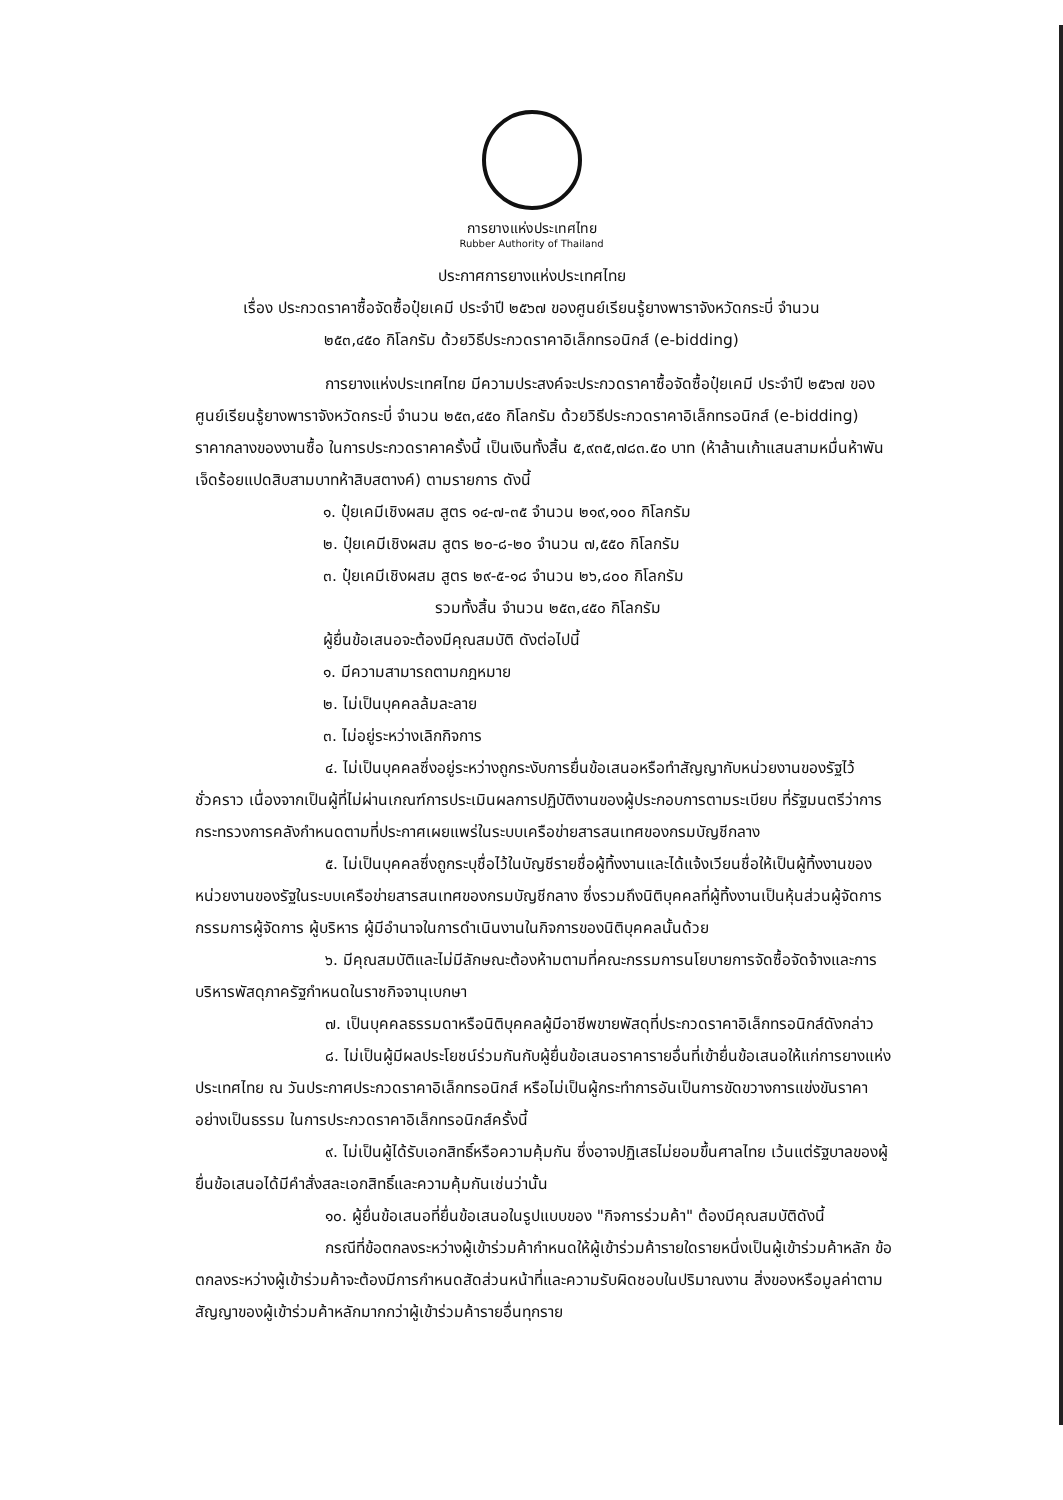การยางแห่งประเทศไทย
Rubber Authority of Thailand
ประกาศการยางแห่งประเทศไทย
เรื่อง ประกวดราคาซื้อจัดซื้อปุ๋ยเคมี ประจำปี ๒๕๖๗ ของศูนย์เรียนรู้ยางพาราจังหวัดกระบี่ จำนวน
๒๕๓,๔๕๐ กิโลกรัม ด้วยวิธีประกวดราคาอิเล็กทรอนิกส์ (e-bidding)
การยางแห่งประเทศไทย มีความประสงค์จะประกวดราคาซื้อจัดซื้อปุ๋ยเคมี ประจำปี ๒๕๖๗ ของศูนย์เรียนรู้ยางพาราจังหวัดกระบี่ จำนวน ๒๕๓,๔๕๐ กิโลกรัม ด้วยวิธีประกวดราคาอิเล็กทรอนิกส์ (e-bidding) ราคากลางของงานซื้อ ในการประกวดราคาครั้งนี้ เป็นเงินทั้งสิ้น ๕,๙๓๕,๗๘๓.๕๐ บาท (ห้าล้านเก้าแสนสามหมื่นห้าพันเจ็ดร้อยแปดสิบสามบาทห้าสิบสตางค์) ตามรายการ ดังนี้
๑. ปุ๋ยเคมีเชิงผสม สูตร ๑๔-๗-๓๕ จำนวน ๒๑๙,๑๐๐ กิโลกรัม
๒. ปุ๋ยเคมีเชิงผสม สูตร ๒๐-๘-๒๐ จำนวน ๗,๕๕๐ กิโลกรัม
๓. ปุ๋ยเคมีเชิงผสม สูตร ๒๙-๕-๑๘ จำนวน ๒๖,๘๐๐ กิโลกรัม
รวมทั้งสิ้น จำนวน ๒๕๓,๔๕๐ กิโลกรัม
ผู้ยื่นข้อเสนอจะต้องมีคุณสมบัติ ดังต่อไปนี้
๑. มีความสามารถตามกฎหมาย
๒. ไม่เป็นบุคคลล้มละลาย
๓. ไม่อยู่ระหว่างเลิกกิจการ
๔. ไม่เป็นบุคคลซึ่งอยู่ระหว่างถูกระงับการยื่นข้อเสนอหรือทำสัญญากับหน่วยงานของรัฐไว้ชั่วคราว เนื่องจากเป็นผู้ที่ไม่ผ่านเกณฑ์การประเมินผลการปฏิบัติงานของผู้ประกอบการตามระเบียบ ที่รัฐมนตรีว่าการกระทรวงการคลังกำหนดตามที่ประกาศเผยแพร่ในระบบเครือข่ายสารสนเทศของกรมบัญชีกลาง
๕. ไม่เป็นบุคคลซึ่งถูกระบุชื่อไว้ในบัญชีรายชื่อผู้ทิ้งงานและได้แจ้งเวียนชื่อให้เป็นผู้ทิ้งงานของหน่วยงานของรัฐในระบบเครือข่ายสารสนเทศของกรมบัญชีกลาง ซึ่งรวมถึงนิติบุคคลที่ผู้ทิ้งงานเป็นหุ้นส่วนผู้จัดการ กรรมการผู้จัดการ ผู้บริหาร ผู้มีอำนาจในการดำเนินงานในกิจการของนิติบุคคลนั้นด้วย
๖. มีคุณสมบัติและไม่มีลักษณะต้องห้ามตามที่คณะกรรมการนโยบายการจัดซื้อจัดจ้างและการบริหารพัสดุภาครัฐกำหนดในราชกิจจานุเบกษา
๗. เป็นบุคคลธรรมดาหรือนิติบุคคลผู้มีอาชีพขายพัสดุที่ประกวดราคาอิเล็กทรอนิกส์ดังกล่าว
๘. ไม่เป็นผู้มีผลประโยชน์ร่วมกันกับผู้ยื่นข้อเสนอราคารายอื่นที่เข้ายื่นข้อเสนอให้แก่การยางแห่งประเทศไทย ณ วันประกาศประกวดราคาอิเล็กทรอนิกส์ หรือไม่เป็นผู้กระทำการอันเป็นการขัดขวางการแข่งขันราคาอย่างเป็นธรรม ในการประกวดราคาอิเล็กทรอนิกส์ครั้งนี้
๙. ไม่เป็นผู้ได้รับเอกสิทธิ์หรือความคุ้มกัน ซึ่งอาจปฏิเสธไม่ยอมขึ้นศาลไทย เว้นแต่รัฐบาลของผู้ยื่นข้อเสนอได้มีคำสั่งสละเอกสิทธิ์และความคุ้มกันเช่นว่านั้น
๑๐. ผู้ยื่นข้อเสนอที่ยื่นข้อเสนอในรูปแบบของ "กิจการร่วมค้า" ต้องมีคุณสมบัติดังนี้
กรณีที่ข้อตกลงระหว่างผู้เข้าร่วมค้ากำหนดให้ผู้เข้าร่วมค้ารายใดรายหนึ่งเป็นผู้เข้าร่วมค้าหลัก ข้อตกลงระหว่างผู้เข้าร่วมค้าจะต้องมีการกำหนดสัดส่วนหน้าที่และความรับผิดชอบในปริมาณงาน สิ่งของหรือมูลค่าตามสัญญาของผู้เข้าร่วมค้าหลักมากกว่าผู้เข้าร่วมค้ารายอื่นทุกราย